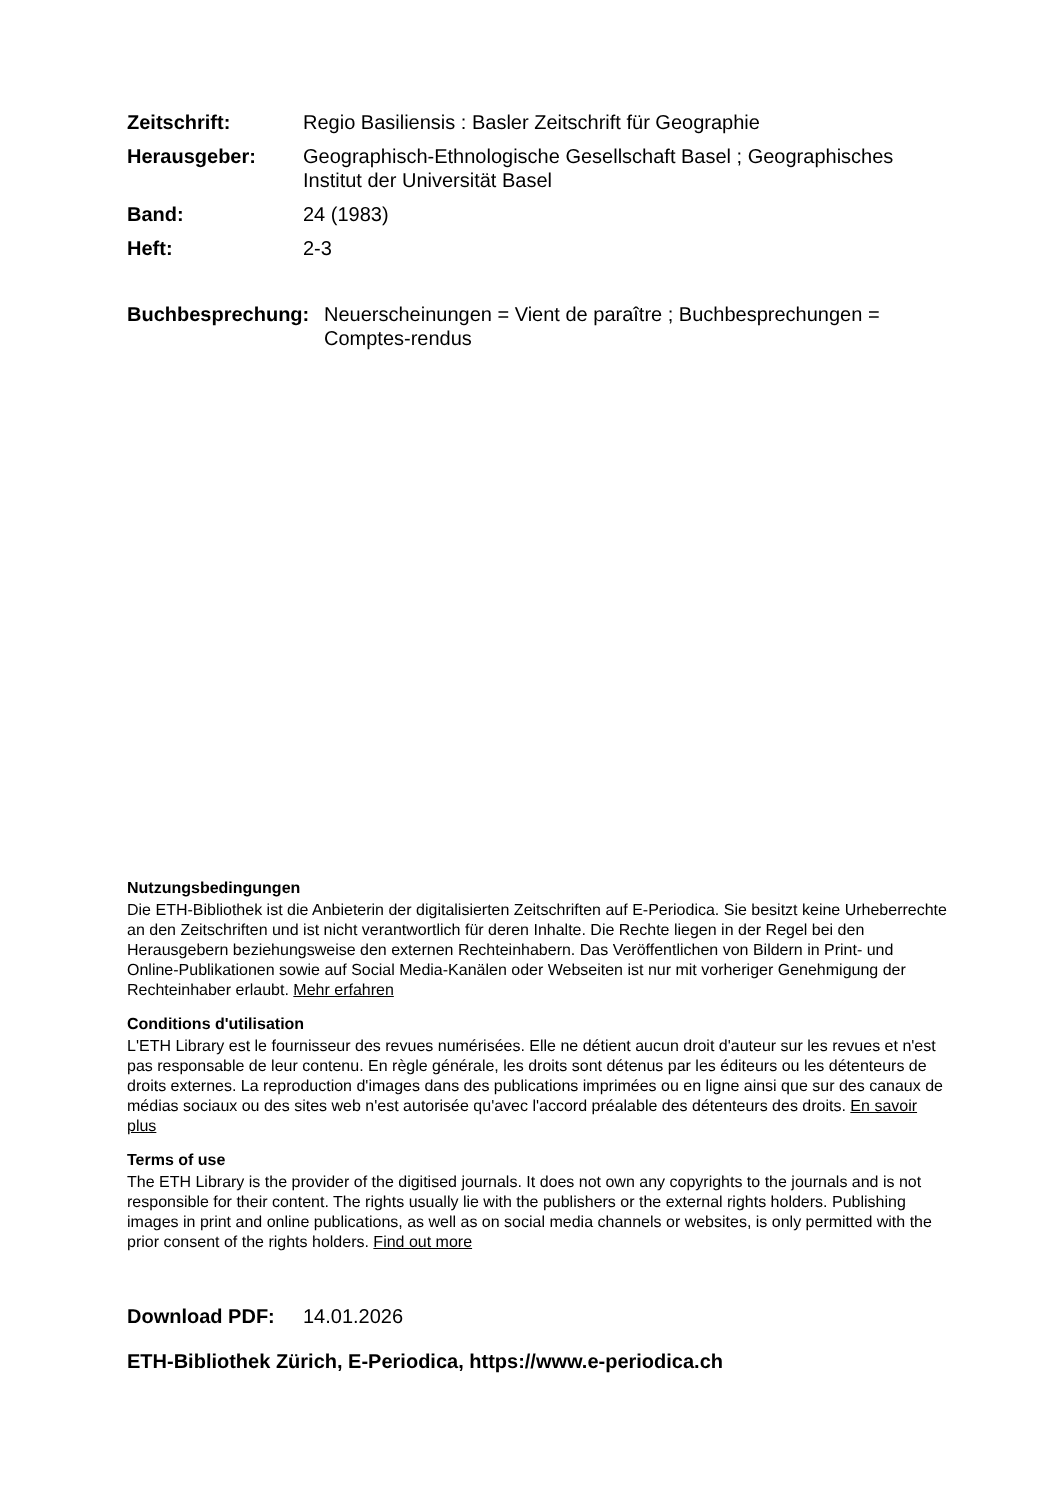Zeitschrift: Regio Basiliensis : Basler Zeitschrift für Geographie
Herausgeber: Geographisch-Ethnologische Gesellschaft Basel ; Geographisches Institut der Universität Basel
Band: 24 (1983)
Heft: 2-3
Buchbesprechung: Neuerscheinungen = Vient de paraître ; Buchbesprechungen = Comptes-rendus
Nutzungsbedingungen
Die ETH-Bibliothek ist die Anbieterin der digitalisierten Zeitschriften auf E-Periodica. Sie besitzt keine Urheberrechte an den Zeitschriften und ist nicht verantwortlich für deren Inhalte. Die Rechte liegen in der Regel bei den Herausgebern beziehungsweise den externen Rechteinhabern. Das Veröffentlichen von Bildern in Print- und Online-Publikationen sowie auf Social Media-Kanälen oder Webseiten ist nur mit vorheriger Genehmigung der Rechteinhaber erlaubt. Mehr erfahren
Conditions d'utilisation
L'ETH Library est le fournisseur des revues numérisées. Elle ne détient aucun droit d'auteur sur les revues et n'est pas responsable de leur contenu. En règle générale, les droits sont détenus par les éditeurs ou les détenteurs de droits externes. La reproduction d'images dans des publications imprimées ou en ligne ainsi que sur des canaux de médias sociaux ou des sites web n'est autorisée qu'avec l'accord préalable des détenteurs des droits. En savoir plus
Terms of use
The ETH Library is the provider of the digitised journals. It does not own any copyrights to the journals and is not responsible for their content. The rights usually lie with the publishers or the external rights holders. Publishing images in print and online publications, as well as on social media channels or websites, is only permitted with the prior consent of the rights holders. Find out more
Download PDF: 14.01.2026
ETH-Bibliothek Zürich, E-Periodica, https://www.e-periodica.ch